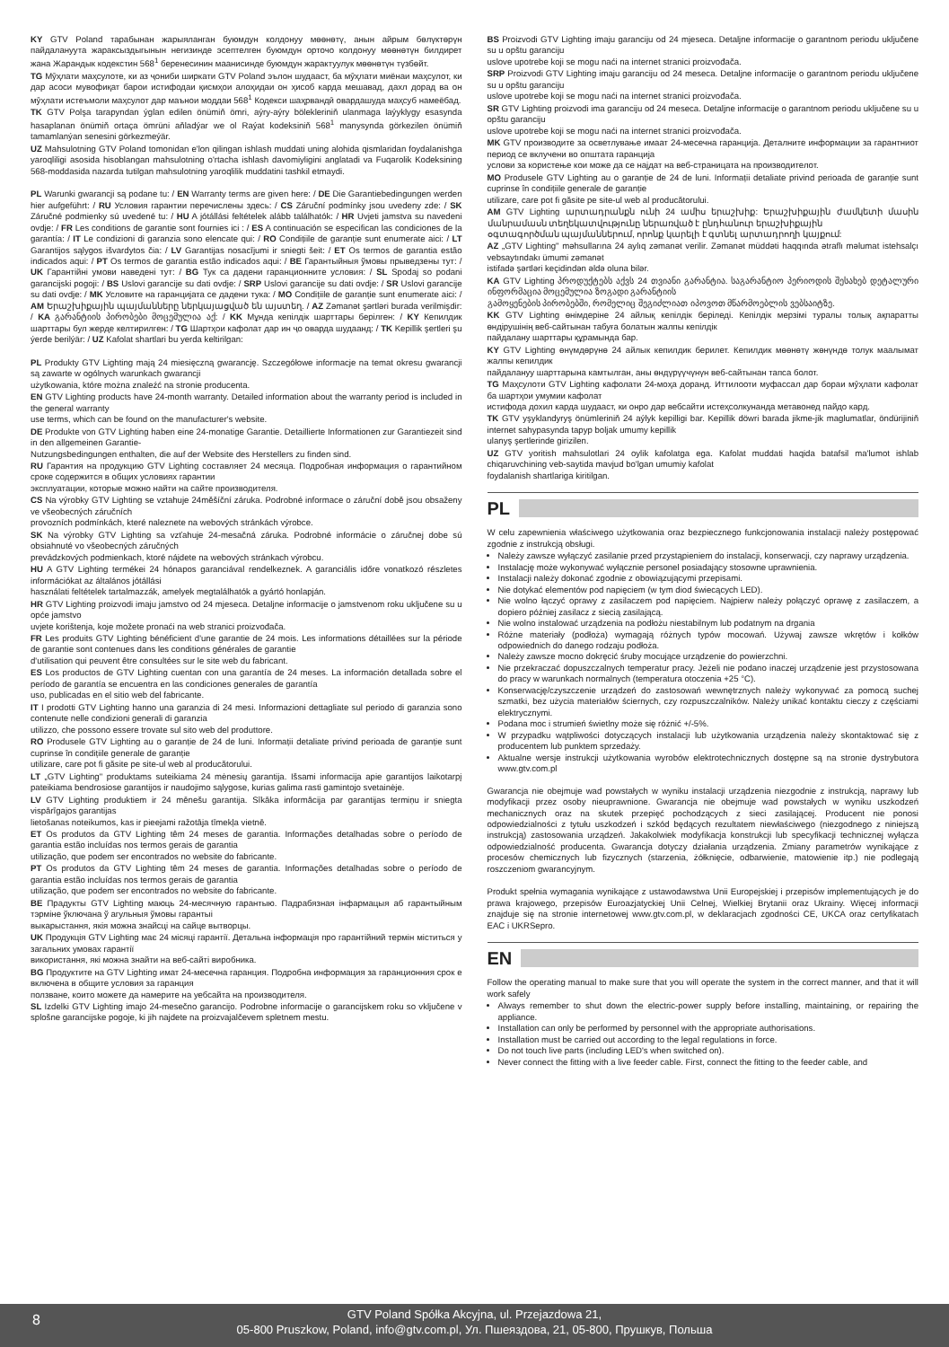KY GTV Poland тарабынан жарыяланган буюмдун колдонуу мөөнөтү, анын айрым бөлүктөрүн пайдалануута жараксыздыгынын негизинде эсептелген буюмдун орточо колдонуу мөөнөтүн билдирет жана Жарандык кодекстин 568<sup>1</sup> беренесинин маанисинде буюмдун жарактуулук мөөнөтүн түзбөйт.
TG Мӯҳлати маҳсулоте, ки аз ҷониби ширкати GTV Poland эълон шудааст, ба мӯҳлати миёнаи маҳсулот, ки дар асоси мувофиқат барои истифодаи қисмҳои алоҳидаи он ҳисоб карда мешавад, дахл дорад ва он мӯҳлати истеъмоли маҳсулот дар маънои моддаи 568<sup>1</sup> Кодекси шаҳрвандӣ овардашуда маҳсуб намеёбад.
TK GTV Polşa tarapyndan ýglan edilen önümiň ömri, aýry-aýry bölekleriniň ulanmaga laýyklygy esasynda hasaplanan önümiň ortaça ömrüni aňladýar we ol Raýat kodeksiniň 568<sup>1</sup> manysynda görkezilen önümiň tamamlanýan senesini görkezmeýär.
UZ Mahsulotning GTV Poland tomonidan e'lon qilingan ishlash muddati uning alohida qismlaridan foydalanishga yaroqliligi asosida hisoblangan mahsulotning o'rtacha ishlash davomiyligini anglatadi va Fuqarolik Kodeksining 568-moddasida nazarda tutilgan mahsulotning yaroqlilik muddatini tashkil etmaydi.
PL Warunki gwarancji są podane tu: / EN Warranty terms are given here: / DE Die Garantiebedingungen werden hier aufgeführt: / RU Условия гарантии перечислены здесь: / CS Záruční podmínky jsou uvedeny zde: / SK Záručné podmienky sú uvedené tu: / HU A jótállási feltételek alább találhatók: / HR Uvjeti jamstva su navedeni ovdje: / FR Les conditions de garantie sont fournies ici : / ES A continuación se especifican las condiciones de la garantía: / IT Le condizioni di garanzia sono elencate qui: / RO Condițiile de garanție sunt enumerate aici: / LT Garantijos sąlygos išvardytos čia: / LV Garantijas nosacījumi ir sniegti šeit: / ET Os termos de garantia estão indicados aqui: / PT Os termos de garantia estão indicados aqui: / BE Гарантыйныя ўмовы прыведзены тут: / UK Гарантійні умови наведені тут: / BG Тук са дадени гаранционните условия: / SL Spodaj so podani garancijski pogoji: / BS Uslovi garancije su dati ovdje: / SRP Uslovi garancije su dati ovdje: / SR Uslovi garancije su dati ovdje: / MK Условите на гаранцијата се дадени тука: / MO Condițiile de garanție sunt enumerate aici: / AM Երաշխիքային պայմանները ներկայացված են այստեղ. / AZ Zəmanət şərtləri burada verilmişdir: / KA გარანტიის პირობები მოცემულია აქ: / KK Мұнда кепілдік шарттары берілген: / KY Кепилдик шарттары бул жерде келтирилген: / TG Шартҳои кафолат дар ин ҷо оварда шудаанд: / TK Kepillik şertleri şu ýerde berilýär: / UZ Kafolat shartlari bu yerda keltirilgan:
PL Produkty GTV Lighting mają 24 miesięczną gwarancję. Szczegółowe informacje na temat okresu gwarancji są zawarte w ogólnych warunkach gwarancji
użytkowania, które można znaleźć na stronie producenta.
EN GTV Lighting products have 24-month warranty. Detailed information about the warranty period is included in the general warranty
use terms, which can be found on the manufacturer's website.
DE Produkte von GTV Lighting haben eine 24-monatige Garantie. Detaillierte Informationen zur Garantiezeit sind in den allgemeinen Garantie-
Nutzungsbedingungen enthalten, die auf der Website des Herstellers zu finden sind.
RU Гарантия на продукцию GTV Lighting составляет 24 месяца. Подробная информация о гарантийном сроке содержится в общих условиях гарантии
эксплуатации, которые можно найти на сайте производителя.
CS Na výrobky GTV Lighting se vztahuje 24měšíční záruka. Podrobné informace o záruční době jsou obsaženy ve všeobecných záručních
provozních podmínkách, které naleznete na webových stránkách výrobce.
SK Na výrobky GTV Lighting sa vzťahuje 24-mesačná záruka. Podrobné informácie o záručnej dobe sú obsiahnuté vo všeobecných záručných
prevádzkových podmienkach, ktoré nájdete na webových stránkach výrobcu.
HU A GTV Lighting termékei 24 hónapos garanciával rendelkeznek. A garanciális időre vonatkozó részletes információkat az általános jótállási
használati feltételek tartalmazzák, amelyek megtalálhatók a gyártó honlapján.
HR GTV Lighting proizvodi imaju jamstvo od 24 mjeseca. Detaljne informacije o jamstvenom roku uključene su u opće jamstvo
uvjete korištenja, koje možete pronaći na web stranici proizvođača.
FR Les produits GTV Lighting bénéficient d'une garantie de 24 mois. Les informations détaillées sur la période de garantie sont contenues dans les conditions générales de garantie
d'utilisation qui peuvent être consultées sur le site web du fabricant.
ES Los productos de GTV Lighting cuentan con una garantía de 24 meses. La información detallada sobre el período de garantía se encuentra en las condiciones generales de garantía
uso, publicadas en el sitio web del fabricante.
IT I prodotti GTV Lighting hanno una garanzia di 24 mesi. Informazioni dettagliate sul periodo di garanzia sono contenute nelle condizioni generali di garanzia
utilizzo, che possono essere trovate sul sito web del produttore.
RO Produsele GTV Lighting au o garanție de 24 de luni. Informații detaliate privind perioada de garanție sunt cuprinse în condițiile generale de garanție
utilizare, care pot fi găsite pe site-ul web al producătorului.
LT „GTV Lighting" produktams suteikiama 24 mėnesių garantija. Išsami informacija apie garantijos laikotarpį pateikiama bendrosiose garantijos ir naudojimo sąlygose, kurias galima rasti gamintojo svetainėje.
LV GTV Lighting produktiem ir 24 mēnešu garantija. Sīkāka informācija par garantijas termiņu ir sniegta vispārīgajos garantijas
lietošanas noteikumos, kas ir pieejami ražotāja tīmekļa vietnē.
ET Os produtos da GTV Lighting têm 24 meses de garantia. Informações detalhadas sobre o período de garantia estão incluídas nos termos gerais de garantia
utilização, que podem ser encontrados no website do fabricante.
PT Os produtos da GTV Lighting têm 24 meses de garantia. Informações detalhadas sobre o período de garantia estão incluídas nos termos gerais de garantia
utilização, que podem ser encontrados no website do fabricante.
BE Прадукты GTV Lighting маюць 24-месячную гарантыю. Падрабязная інфармацыя аб гарантыйным тэрміне ўключана ў агульныя ўмовы гарантыі
выкарыстання, якія можна знайсці на сайце вытворцы.
UK Продукція GTV Lighting має 24 місяці гарантії. Детальна інформація про гарантійний термін міститься у загальних умовах гарантії
використання, які можна знайти на веб-сайті виробника.
BG Продуктите на GTV Lighting имат 24-месечна гаранция. Подробна информация за гаранционния срок е включена в общите условия за гаранция
ползване, които можете да намерите на уебсайта на производителя.
SL Izdelki GTV Lighting imajo 24-mesečno garancijo. Podrobne informacije o garancijskem roku so vključene v splošne garancijske pogoje, ki jih najdete na proizvajalčevem spletnem mestu.
BS Proizvodi GTV Lighting imaju garanciju od 24 mjeseca. Detaljne informacije o garantnom periodu uključene su u opštu garanciju
uslove upotrebe koji se mogu naći na internet stranici proizvođača.
SRP Proizvodi GTV Lighting imaju garanciju od 24 meseca. Detaljne informacije o garantnom periodu uključene su u opštu garanciju
uslove upotrebe koji se mogu naći na internet stranici proizvođača.
SR GTV Lighting proizvodi ima garanciju od 24 meseca. Detaljne informacije o garantnom periodu uključene su u opštu garanciju
uslove upotrebe koji se mogu naći na internet stranici proizvođača.
MK GTV производите за осветлување имаат 24-месечна гаранција. Деталните информации за гарантниот период се вклучени во општата гаранција
услови за користење кои може да се најдат на веб-страницата на производителот.
MO Produsele GTV Lighting au o garanție de 24 de luni. Informații detaliate privind perioada de garanție sunt cuprinse în condițiile generale de garanție
utilizare, care pot fi găsite pe site-ul web al producătorului.
AM GTV Lighting արտադրանքն ունի 24 ամիս երաշխիք: Երաշխիքային ժամկետի մասին մանրամասն տեղեկատվությունը ներառված է ընդհանուր երաշխիքային
օգտագործման պայմաններում, որոնք կարելի է գտնել արտադրողի կայքում:
AZ „GTV Lighting" məhsullarına 24 aylıq zəmanət verilir. Zəmanət müddəti haqqında ətraflı məlumat istehsalçı vebsaytındakı ümumi zəmanət
istifadə şərtləri keçidindən əldə oluna bilər.
KA GTV Lighting პროდუქტებს აქვს 24 თვიანი გარანტია. საგარანტიო პერიოდის შესახებ დეტალური ინფორმაცია მოცემულია ზოგადი გარანტიის
გამოყენების პირობებში, რომელიც შეგიძლიათ იპოვოთ მწარმოებლის ვებსაიტზე.
KK GTV Lighting өнімдеріне 24 айлық кепілдік беріледі. Кепілдік мерзімі туралы толық ақпаратты өндірушінің веб-сайтынан табуға болатын жалпы кепілдік
пайдалану шарттары құрамында бар.
KY GTV Lighting өнүмдөрүнө 24 айлык кепилдик берилет. Кепилдик мөөнөтү жөнүндө толук маалымат жалпы кепилдик
пайдалануу шарттарына камтылган, аны өндүрүүчүнүн веб-сайтынан тапса болот.
TG Маҳсулоти GTV Lighting кафолати 24-моҳа доранд. Иттилооти муфассал дар бораи мӯҳлати кафолат ба шартҳои умумии кафолат
истифода дохил карда шудааст, ки онро дар вебсайти истеҳсолкунанда метавонед пайдо кард.
TK GTV yşyklandyryş önümleriniň 24 aýlyk kepilligi bar. Kepillik döwri barada jikme-jik maglumatlar, öndürijiniň internet sahypasynda tapyp boljak umumy kepillik
ulanyş şertlerinde girizilen.
UZ GTV yoritish mahsulotlari 24 oylik kafolatga ega. Kafolat muddati haqida batafsil ma'lumot ishlab chiqaruvchining veb-saytida mavjud bo'lgan umumiy kafolat
foydalanish shartlariga kiritilgan.
PL
W celu zapewnienia właściwego użytkowania oraz bezpiecznego funkcjonowania instalacji należy postępować zgodnie z instrukcją obsługi.
Należy zawsze wyłączyć zasilanie przed przystąpieniem do instalacji, konserwacji, czy naprawy urządzenia.
Instalację może wykonywać wyłącznie personel posiadający stosowne uprawnienia.
Instalacji należy dokonać zgodnie z obowiązującymi przepisami.
Nie dotykać elementów pod napięciem (w tym diod świecących LED).
Nie wolno łączyć oprawy z zasilaczem pod napięciem. Najpierw należy połączyć oprawę z zasilaczem, a dopiero później zasilacz z siecią zasilającą.
Nie wolno instalować urządzenia na podłożu niestabilnym lub podatnym na drgania
Różne materiały (podłoża) wymagają różnych typów mocowań. Używaj zawsze wkrętów i kołków odpowiednich do danego rodzaju podłoża.
Należy zawsze mocno dokręcić śruby mocujące urządzenie do powierzchni.
Nie przekraczać dopuszczalnych temperatur pracy. Jeżeli nie podano inaczej urządzenie jest przystosowana do pracy w warunkach normalnych (temperatura otoczenia +25 °C).
Konserwację/czyszczenie urządzeń do zastosowań wewnętrznych należy wykonywać za pomocą suchej szmatki, bez użycia materiałów ściernych, czy rozpuszczalników. Należy unikać kontaktu cieczy z częściami elektrycznymi.
Podana moc i strumień świetlny może się różnić +/-5%.
W przypadku wątpliwości dotyczących instalacji lub użytkowania urządzenia należy skontaktować się z producentem lub punktem sprzedaży.
Aktualne wersje instrukcji użytkowania wyrobów elektrotechnicznych dostępne są na stronie dystrybutora www.gtv.com.pl
Gwarancja nie obejmuje wad powstałych w wyniku instalacji urządzenia niezgodnie z instrukcją, naprawy lub modyfikacji przez osoby nieuprawnione. Gwarancja nie obejmuje wad powstałych w wyniku uszkodzeń mechanicznych oraz na skutek przepięć pochodzących z sieci zasilającej. Producent nie ponosi odpowiedzialności z tytułu uszkodzeń i szkód będących rezultatem niewłaściwego (niezgodnego z niniejszą instrukcją) zastosowania urządzeń. Jakakolwiek modyfikacja konstrukcji lub specyfikacji technicznej wyłącza odpowiedzialność producenta. Gwarancja dotyczy działania urządzenia. Zmiany parametrów wynikające z procesów chemicznych lub fizycznych (starzenia, żółknięcie, odbarwienie, matowienie itp.) nie podlegają roszczeniom gwarancyjnym.
Produkt spełnia wymagania wynikające z ustawodawstwa Unii Europejskiej i przepisów implementujących je do prawa krajowego, przepisów Euroazjatyckiej Unii Celnej, Wielkiej Brytanii oraz Ukrainy. Więcej informacji znajduje się na stronie internetowej www.gtv.com.pl, w deklaracjach zgodności CE, UKCA oraz certyfikatach EAC i UKRSepro.
EN
Follow the operating manual to make sure that you will operate the system in the correct manner, and that it will work safely
Always remember to shut down the electric-power supply before installing, maintaining, or repairing the appliance.
Installation can only be performed by personnel with the appropriate authorisations.
Installation must be carried out according to the legal regulations in force.
Do not touch live parts (including LED's when switched on).
Never connect the fitting with a live feeder cable. First, connect the fitting to the feeder cable, and
8 GTV Poland Spółka Akcyjna, ul. Przejazdowa 21,
05-800 Pruszkow, Poland, info@gtv.com.pl, Ул. Пшеяздова, 21, 05-800, Прушкув, Польша